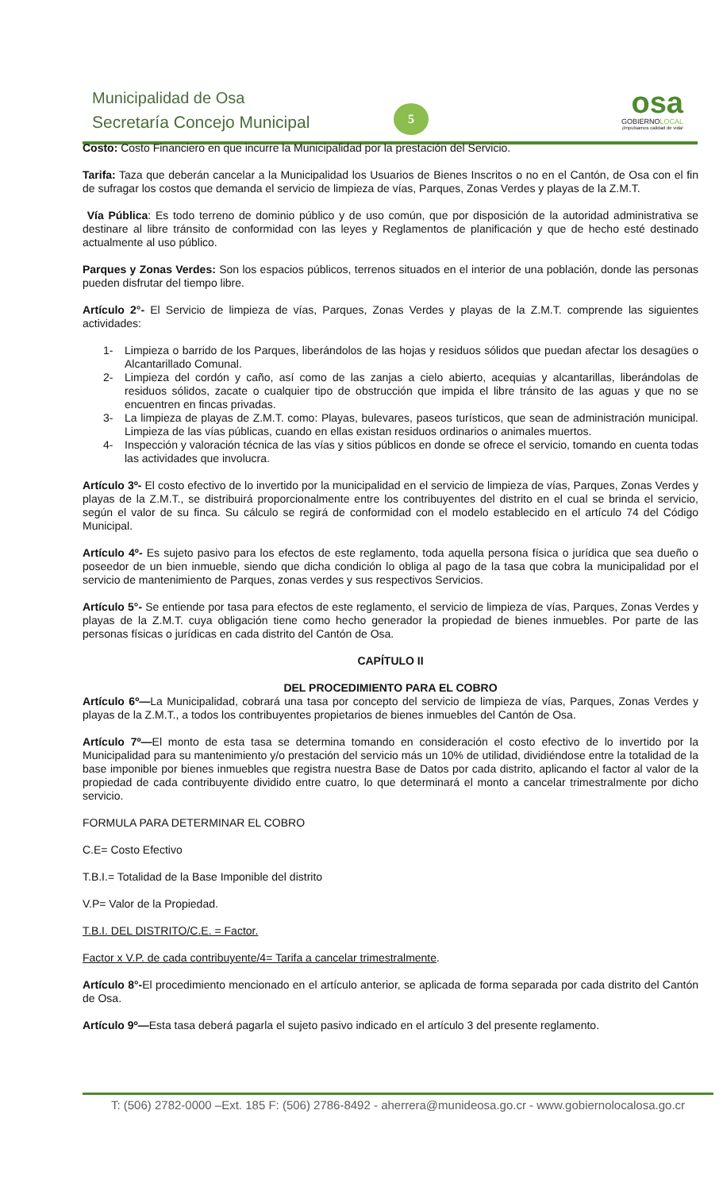Municipalidad de Osa
Secretaría Concejo Municipal
5
osa
GOBIERNOLOCAL
¡Impulsamos calidad de vida!
Costo: Costo Financiero en que incurre la Municipalidad por la prestación del Servicio.
Tarifa: Taza que deberán cancelar a la Municipalidad los Usuarios de Bienes Inscritos o no en el Cantón, de Osa con el fin de sufragar los costos que demanda el servicio de limpieza de vías, Parques, Zonas Verdes y playas de la Z.M.T.
Vía Pública: Es todo terreno de dominio público y de uso común, que por disposición de la autoridad administrativa se destinare al libre tránsito de conformidad con las leyes y Reglamentos de planificación y que de hecho esté destinado actualmente al uso público.
Parques y Zonas Verdes: Son los espacios públicos, terrenos situados en el interior de una población, donde las personas pueden disfrutar del tiempo libre.
Artículo 2°- El Servicio de limpieza de vías, Parques, Zonas Verdes y playas de la Z.M.T. comprende las siguientes actividades:
1- Limpieza o barrido de los Parques, liberándolos de las hojas y residuos sólidos que puedan afectar los desagües o Alcantarillado Comunal.
2- Limpieza del cordón y caño, así como de las zanjas a cielo abierto, acequias y alcantarillas, liberándolas de residuos sólidos, zacate o cualquier tipo de obstrucción que impida el libre tránsito de las aguas y que no se encuentren en fincas privadas.
3- La limpieza de playas de Z.M.T. como: Playas, bulevares, paseos turísticos, que sean de administración municipal. Limpieza de las vías públicas, cuando en ellas existan residuos ordinarios o animales muertos.
4- Inspección y valoración técnica de las vías y sitios públicos en donde se ofrece el servicio, tomando en cuenta todas las actividades que involucra.
Artículo 3º- El costo efectivo de lo invertido por la municipalidad en el servicio de limpieza de vías, Parques, Zonas Verdes y playas de la Z.M.T., se distribuirá proporcionalmente entre los contribuyentes del distrito en el cual se brinda el servicio, según el valor de su finca. Su cálculo se regirá de conformidad con el modelo establecido en el artículo 74 del Código Municipal.
Artículo 4º- Es sujeto pasivo para los efectos de este reglamento, toda aquella persona física o jurídica que sea dueño o poseedor de un bien inmueble, siendo que dicha condición lo obliga al pago de la tasa que cobra la municipalidad por el servicio de mantenimiento de Parques, zonas verdes y sus respectivos Servicios.
Artículo 5°- Se entiende por tasa para efectos de este reglamento, el servicio de limpieza de vías, Parques, Zonas Verdes y playas de la Z.M.T. cuya obligación tiene como hecho generador la propiedad de bienes inmuebles. Por parte de las personas físicas o jurídicas en cada distrito del Cantón de Osa.
CAPÍTULO II
DEL PROCEDIMIENTO PARA EL COBRO
Artículo 6º—La Municipalidad, cobrará una tasa por concepto del servicio de limpieza de vías, Parques, Zonas Verdes y playas de la Z.M.T., a todos los contribuyentes propietarios de bienes inmuebles del Cantón de Osa.
Artículo 7º—El monto de esta tasa se determina tomando en consideración el costo efectivo de lo invertido por la Municipalidad para su mantenimiento y/o prestación del servicio más un 10% de utilidad, dividiéndose entre la totalidad de la base imponible por bienes inmuebles que registra nuestra Base de Datos por cada distrito, aplicando el factor al valor de la propiedad de cada contribuyente dividido entre cuatro, lo que determinará el monto a cancelar trimestralmente por dicho servicio.
FORMULA PARA DETERMINAR EL COBRO
C.E= Costo Efectivo
T.B.I.= Totalidad de la Base Imponible del distrito
V.P= Valor de la Propiedad.
T.B.I. DEL DISTRITO/C.E. = Factor.
Factor x V.P. de cada contribuyente/4= Tarifa a cancelar trimestralmente.
Artículo 8°-El procedimiento mencionado en el artículo anterior, se aplicada de forma separada por cada distrito del Cantón de Osa.
Artículo 9º—Esta tasa deberá pagarla el sujeto pasivo indicado en el artículo 3 del presente reglamento.
T: (506) 2782-0000 –Ext. 185 F: (506) 2786-8492 - aherrera@munideosa.go.cr - www.gobiernolocalosa.go.cr